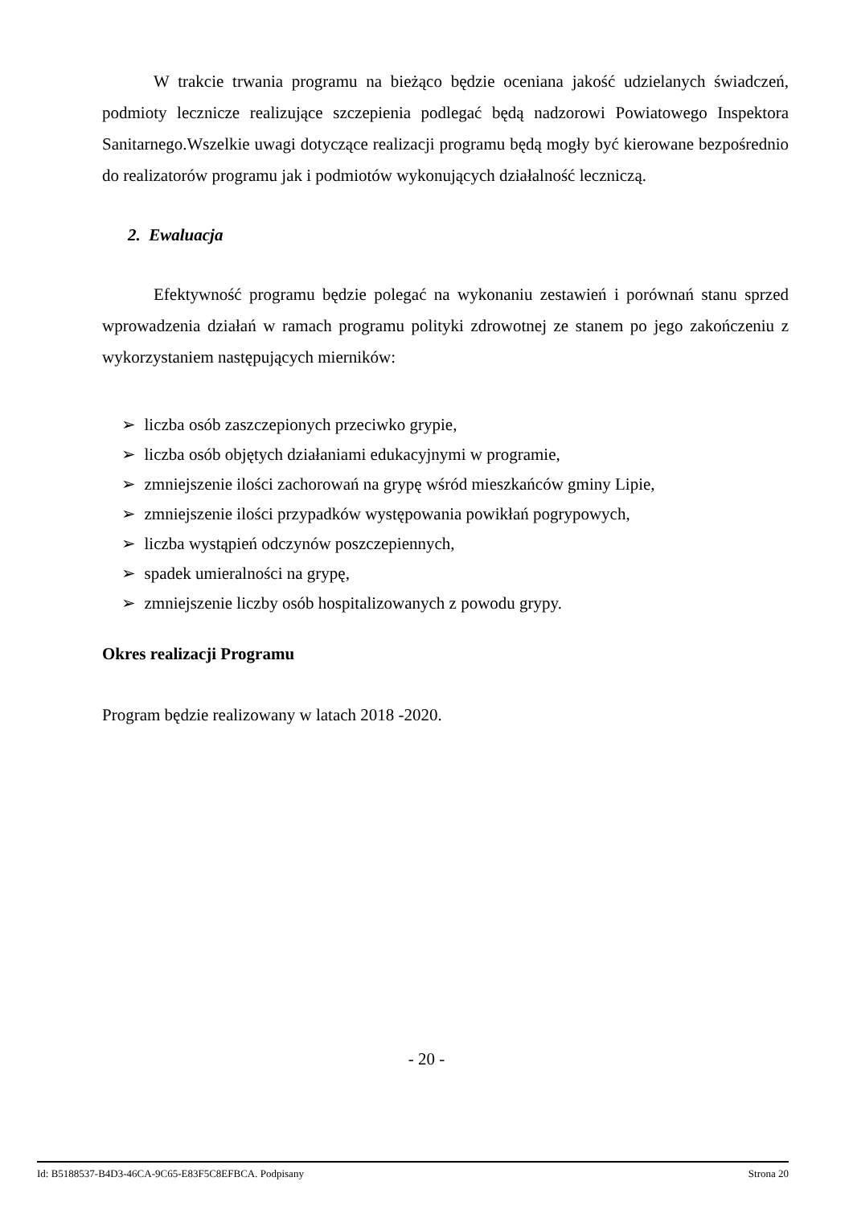W trakcie trwania programu na bieżąco będzie oceniana jakość udzielanych świadczeń, podmioty lecznicze realizujące szczepienia podlegać będą nadzorowi Powiatowego Inspektora Sanitarnego.Wszelkie uwagi dotyczące realizacji programu będą mogły być kierowane bezpośrednio do realizatorów programu jak i podmiotów wykonujących działalność leczniczą.
2. Ewaluacja
Efektywność programu będzie polegać na wykonaniu zestawień i porównań stanu sprzed wprowadzenia działań w ramach programu polityki zdrowotnej ze stanem po jego zakończeniu z wykorzystaniem następujących mierników:
➢ liczba osób zaszczepionych przeciwko grypie,
➢ liczba osób objętych działaniami edukacyjnymi w programie,
➢ zmniejszenie ilości zachorowań na grypę wśród mieszkańców gminy Lipie,
➢ zmniejszenie ilości przypadków występowania powikłań pogrypowych,
➢ liczba wystąpień odczynów poszczepiennych,
➢ spadek umieralności na grypę,
➢ zmniejszenie liczby osób hospitalizowanych z powodu grypy.
Okres realizacji Programu
Program będzie realizowany w latach 2018 -2020.
- 20 -
Id: B5188537-B4D3-46CA-9C65-E83F5C8EFBCA. Podpisany Strona 20